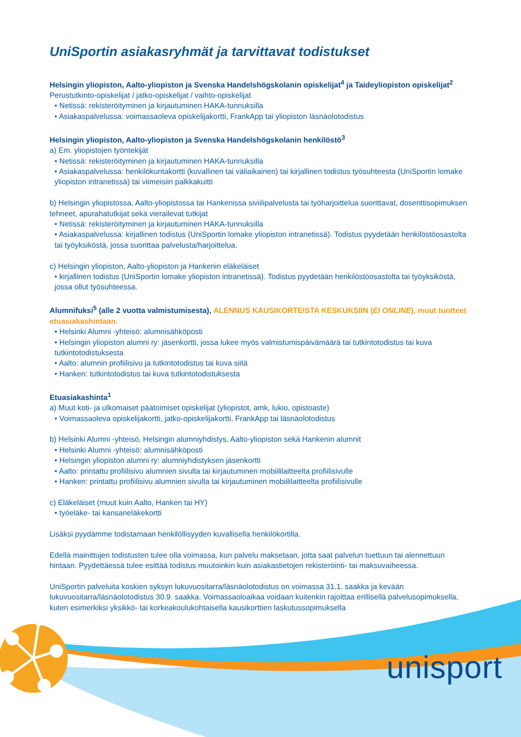UniSportin asiakasryhmät ja tarvittavat todistukset
Helsingin yliopiston, Aalto-yliopiston ja Svenska Handelshögskolanin opiskelijat<sup>4</sup> ja Taideyliopiston opiskelijat<sup>2</sup>
Perustutkinto-opiskelijat / jatko-opiskelijat / vaihto-opiskelijat
• Netissä: rekisteröityminen ja kirjautuminen HAKA-tunnuksilla
• Asiakaspalvelussa: voimassaoleva opiskelijakortti, FrankApp tai yliopiston läsnäolotodistus
Helsingin yliopiston, Aalto-yliopiston ja Svenska Handelshögskolanin henkilöstö<sup>3</sup>
a) Em. yliopistojen työntekijät
• Netissä: rekisteröityminen ja kirjautuminen HAKA-tunnuksilla
• Asiakaspalvelussa: henkilökuntakortti (kuvallinen tai väliaikainen) tai kirjallinen todistus työsuhteesta (UniSportin lomake yliopiston intranetissä) tai viimeisiin palkkakuitti
b) Helsingin yliopistossa, Aalto-yliopistossa tai Hankenissa siviilipalvelusta tai työharjoittelua suorittavat, dosenttisopimuksen tehneet, apurahatutkijat sekä vierailevat tutkijat
• Netissä: rekisteröityminen ja kirjautuminen HAKA-tunnuksilla
• Asiakaspalvelussa: kirjallinen todistus (UniSportin lomake yliopiston intranetissä). Todistus pyydetään henkilöstöosastolta tai työyksiköstä, jossa suorittaa palvelusta/harjoittelua.
c) Helsingin yliopiston, Aalto-yliopiston ja Hankenin eläkeläiset
• kirjallinen todistus (UniSportin lomake yliopiston intranetissä). Todistus pyydetään henkilöstöosastolta tai työyksiköstä, jossa ollut työsuhteessa.
Alumnifuksi<sup>5</sup> (alle 2 vuotta valmistumisesta), ALENNUS KAUSIKORTEISTA KESKUKSIIN (EI ONLINE), muut tuotteet etuasiakashintaan.
• Helsinki Alumni -yhteisö: alumnisähköposti
• Helsingin yliopiston alumni ry: jäsenkortti, jossa lukee myös valmistumispäivämäärä tai tutkintotodistus tai kuva tutkintotodistuksesta
• Aalto: alumnin profiilisivu ja tutkintotodistus tai kuva siitä
• Hanken: tutkintotodistus tai kuva tutkintotodistuksesta
Etuasiakashinta<sup>1</sup>
a) Muut koti- ja ulkomaiset päätoimiset opiskelijat (yliopistot, amk, lukio, opistoaste)
• Voimassaoleva opiskelijakortti, jatko-opiskelijakortti, FrankApp tai läsnäolotodistus
b) Helsinki Alumni -yhteisö, Helsingin alumniyhdistys, Aalto-yliopiston sekä Hankenin alumnit
• Helsinki Alumni -yhteisö: alumnisähköposti
• Helsingin yliopiston alumni ry: alumniyhdistyksen jäsenkortti
• Aalto: printattu profiilisivu alumnien sivulta tai kirjautuminen mobiililaitteelta profiilisivulle
• Hanken: printattu profiilisivu alumnien sivulta tai kirjautuminen mobiililaitteelta profiilisivulle
c) Eläkeläiset (muut kuin Aalto, Hanken tai HY)
• työeläke- tai kansaneläkekortti
Lisäksi pyydämme todistamaan henkilöllisyyden kuvallisella henkilökortilla.
Edellä mainittujen todistusten tulee olla voimassa, kun palvelu maksetaan, jotta saat palvelun tuettuun tai alennettuun hintaan. Pyydettäessä tulee esittää todistus muutoinkin kuin asiakastietojen rekisteröinti- tai maksuvaiheessa.
UniSportin palveluita koskien syksyn lukuvuositarra/läsnäolotodistus on voimassa 31.1. saakka ja kevään lukuvuositarra/läsnäolotodistus 30.9. saakka. Voimassaoloaikaa voidaan kuitenkin rajoittaa erillisellä palvelusopimuksella, kuten esimerkiksi yksikkö- tai korkeakoulukohtaisella kausikorttien laskutussopimuksella
unisport